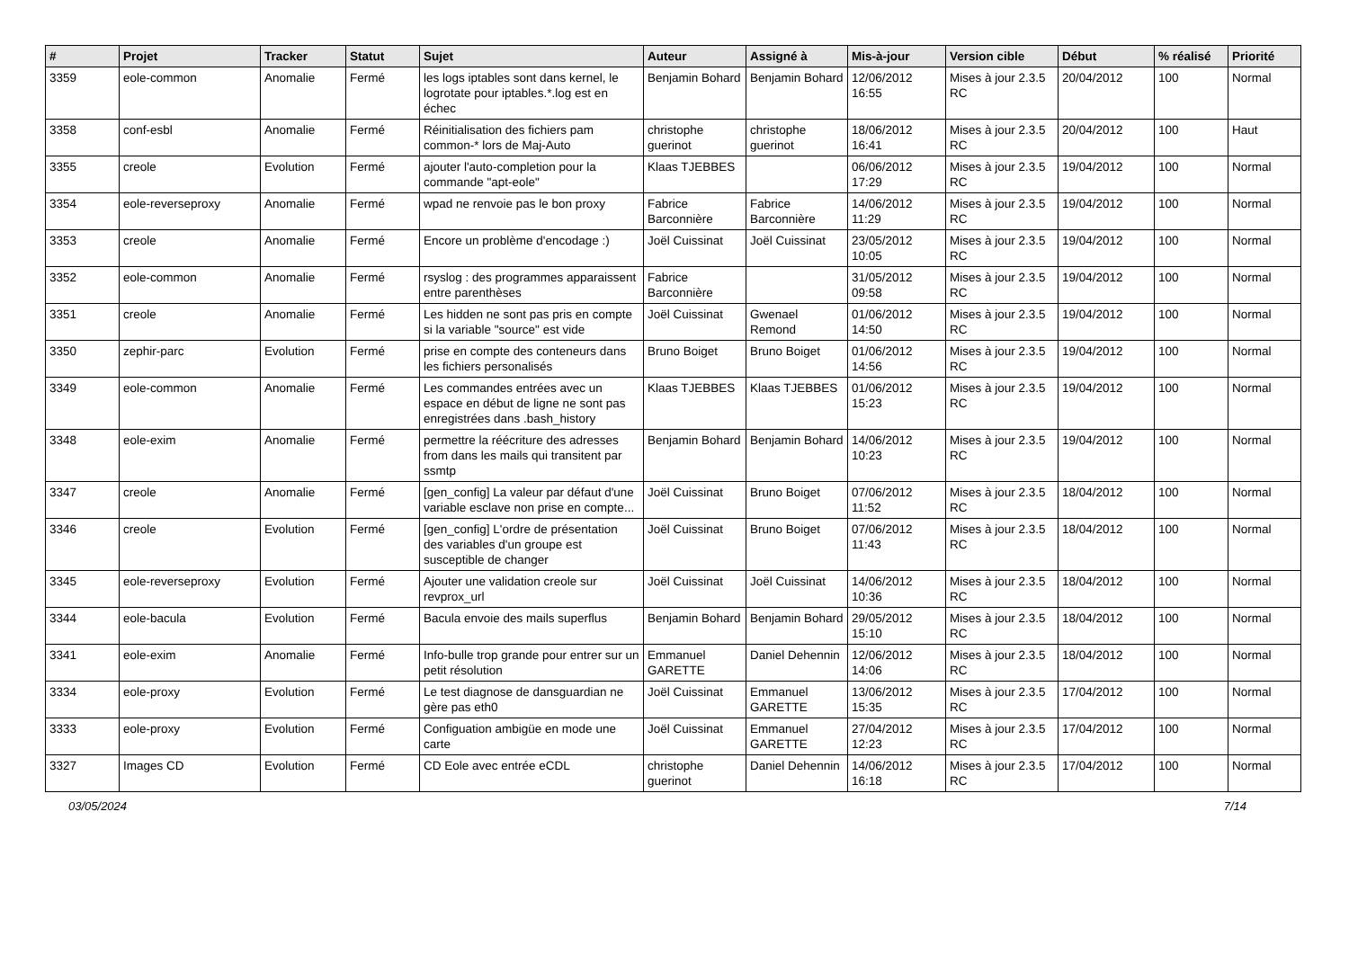| # | Projet | Tracker | Statut | Sujet | Auteur | Assigné à | Mis-à-jour | Version cible | Début | % réalisé | Priorité |
| --- | --- | --- | --- | --- | --- | --- | --- | --- | --- | --- | --- |
| 3359 | eole-common | Anomalie | Fermé | les logs iptables sont dans kernel, le logrotate pour iptables.*.log est en échec | Benjamin Bohard | Benjamin Bohard | 12/06/2012 16:55 | Mises à jour 2.3.5 RC | 20/04/2012 | 100 | Normal |
| 3358 | conf-esbl | Anomalie | Fermé | Réinitialisation des fichiers pam common-* lors de Maj-Auto | christophe guerinot | christophe guerinot | 18/06/2012 16:41 | Mises à jour 2.3.5 RC | 20/04/2012 | 100 | Haut |
| 3355 | creole | Evolution | Fermé | ajouter l'auto-completion pour la commande "apt-eole" | Klaas TJEBBES | | 06/06/2012 17:29 | Mises à jour 2.3.5 RC | 19/04/2012 | 100 | Normal |
| 3354 | eole-reverseproxy | Anomalie | Fermé | wpad ne renvoie pas le bon proxy | Fabrice Barconnière | Fabrice Barconnière | 14/06/2012 11:29 | Mises à jour 2.3.5 RC | 19/04/2012 | 100 | Normal |
| 3353 | creole | Anomalie | Fermé | Encore un problème d'encodage :) | Joël Cuissinat | Joël Cuissinat | 23/05/2012 10:05 | Mises à jour 2.3.5 RC | 19/04/2012 | 100 | Normal |
| 3352 | eole-common | Anomalie | Fermé | rsyslog : des programmes apparaissent entre parenthèses | Fabrice Barconnière | | 31/05/2012 09:58 | Mises à jour 2.3.5 RC | 19/04/2012 | 100 | Normal |
| 3351 | creole | Anomalie | Fermé | Les hidden ne sont pas pris en compte si la variable "source" est vide | Joël Cuissinat | Gwenael Remond | 01/06/2012 14:50 | Mises à jour 2.3.5 RC | 19/04/2012 | 100 | Normal |
| 3350 | zephir-parc | Evolution | Fermé | prise en compte des conteneurs dans les fichiers personalisés | Bruno Boiget | Bruno Boiget | 01/06/2012 14:56 | Mises à jour 2.3.5 RC | 19/04/2012 | 100 | Normal |
| 3349 | eole-common | Anomalie | Fermé | Les commandes entrées avec un espace en début de ligne ne sont pas enregistrées dans .bash_history | Klaas TJEBBES | Klaas TJEBBES | 01/06/2012 15:23 | Mises à jour 2.3.5 RC | 19/04/2012 | 100 | Normal |
| 3348 | eole-exim | Anomalie | Fermé | permettre la réécriture des adresses from dans les mails qui transitent par ssmtp | Benjamin Bohard | Benjamin Bohard | 14/06/2012 10:23 | Mises à jour 2.3.5 RC | 19/04/2012 | 100 | Normal |
| 3347 | creole | Anomalie | Fermé | [gen_config] La valeur par défaut d'une variable esclave non prise en compte... | Joël Cuissinat | Bruno Boiget | 07/06/2012 11:52 | Mises à jour 2.3.5 RC | 18/04/2012 | 100 | Normal |
| 3346 | creole | Evolution | Fermé | [gen_config] L'ordre de présentation des variables d'un groupe est susceptible de changer | Joël Cuissinat | Bruno Boiget | 07/06/2012 11:43 | Mises à jour 2.3.5 RC | 18/04/2012 | 100 | Normal |
| 3345 | eole-reverseproxy | Evolution | Fermé | Ajouter une validation creole sur revprox_url | Joël Cuissinat | Joël Cuissinat | 14/06/2012 10:36 | Mises à jour 2.3.5 RC | 18/04/2012 | 100 | Normal |
| 3344 | eole-bacula | Evolution | Fermé | Bacula envoie des mails superflus | Benjamin Bohard | Benjamin Bohard | 29/05/2012 15:10 | Mises à jour 2.3.5 RC | 18/04/2012 | 100 | Normal |
| 3341 | eole-exim | Anomalie | Fermé | Info-bulle trop grande pour entrer sur un petit résolution | Emmanuel GARETTE | Daniel Dehennin | 12/06/2012 14:06 | Mises à jour 2.3.5 RC | 18/04/2012 | 100 | Normal |
| 3334 | eole-proxy | Evolution | Fermé | Le test diagnose de dansguardian ne gère pas eth0 | Joël Cuissinat | Emmanuel GARETTE | 13/06/2012 15:35 | Mises à jour 2.3.5 RC | 17/04/2012 | 100 | Normal |
| 3333 | eole-proxy | Evolution | Fermé | Configuation ambigüe en mode une carte | Joël Cuissinat | Emmanuel GARETTE | 27/04/2012 12:23 | Mises à jour 2.3.5 RC | 17/04/2012 | 100 | Normal |
| 3327 | Images CD | Evolution | Fermé | CD Eole avec entrée eCDL | christophe guerinot | Daniel Dehennin | 14/06/2012 16:18 | Mises à jour 2.3.5 RC | 17/04/2012 | 100 | Normal |
03/05/2024 7/14